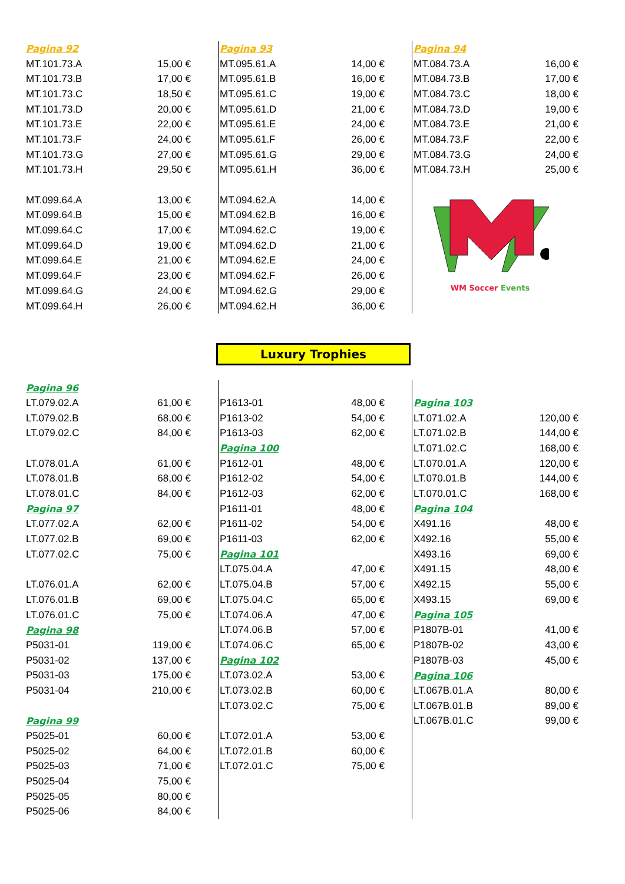| Pagina 92 | |
| MT.101.73.A | 15,00 € |
| MT.101.73.B | 17,00 € |
| MT.101.73.C | 18,50 € |
| MT.101.73.D | 20,00 € |
| MT.101.73.E | 22,00 € |
| MT.101.73.F | 24,00 € |
| MT.101.73.G | 27,00 € |
| MT.101.73.H | 29,50 € |
| MT.099.64.A | 13,00 € |
| MT.099.64.B | 15,00 € |
| MT.099.64.C | 17,00 € |
| MT.099.64.D | 19,00 € |
| MT.099.64.E | 21,00 € |
| MT.099.64.F | 23,00 € |
| MT.099.64.G | 24,00 € |
| MT.099.64.H | 26,00 € |
| Pagina 93 | |
| MT.095.61.A | 14,00 € |
| MT.095.61.B | 16,00 € |
| MT.095.61.C | 19,00 € |
| MT.095.61.D | 21,00 € |
| MT.095.61.E | 24,00 € |
| MT.095.61.F | 26,00 € |
| MT.095.61.G | 29,00 € |
| MT.095.61.H | 36,00 € |
| MT.094.62.A | 14,00 € |
| MT.094.62.B | 16,00 € |
| MT.094.62.C | 19,00 € |
| MT.094.62.D | 21,00 € |
| MT.094.62.E | 24,00 € |
| MT.094.62.F | 26,00 € |
| MT.094.62.G | 29,00 € |
| MT.094.62.H | 36,00 € |
| Pagina 94 | |
| MT.084.73.A | 16,00 € |
| MT.084.73.B | 17,00 € |
| MT.084.73.C | 18,00 € |
| MT.084.73.D | 19,00 € |
| MT.084.73.E | 21,00 € |
| MT.084.73.F | 22,00 € |
| MT.084.73.G | 24,00 € |
| MT.084.73.H | 25,00 € |
WM Soccer Events
Luxury Trophies
| Pagina 96 | |
| LT.079.02.A | 61,00 € |
| LT.079.02.B | 68,00 € |
| LT.079.02.C | 84,00 € |
| LT.078.01.A | 61,00 € |
| LT.078.01.B | 68,00 € |
| LT.078.01.C | 84,00 € |
| Pagina 97 | |
| LT.077.02.A | 62,00 € |
| LT.077.02.B | 69,00 € |
| LT.077.02.C | 75,00 € |
| LT.076.01.A | 62,00 € |
| LT.076.01.B | 69,00 € |
| LT.076.01.C | 75,00 € |
| Pagina 98 | |
| P5031-01 | 119,00 € |
| P5031-02 | 137,00 € |
| P5031-03 | 175,00 € |
| P5031-04 | 210,00 € |
| Pagina 99 | |
| P5025-01 | 60,00 € |
| P5025-02 | 64,00 € |
| P5025-03 | 71,00 € |
| P5025-04 | 75,00 € |
| P5025-05 | 80,00 € |
| P5025-06 | 84,00 € |
| P1613-01 | 48,00 € |
| P1613-02 | 54,00 € |
| P1613-03 | 62,00 € |
| Pagina 100 | |
| P1612-01 | 48,00 € |
| P1612-02 | 54,00 € |
| P1612-03 | 62,00 € |
| P1611-01 | 48,00 € |
| P1611-02 | 54,00 € |
| P1611-03 | 62,00 € |
| Pagina 101 | |
| LT.075.04.A | 47,00 € |
| LT.075.04.B | 57,00 € |
| LT.075.04.C | 65,00 € |
| LT.074.06.A | 47,00 € |
| LT.074.06.B | 57,00 € |
| LT.074.06.C | 65,00 € |
| Pagina 102 | |
| LT.073.02.A | 53,00 € |
| LT.073.02.B | 60,00 € |
| LT.073.02.C | 75,00 € |
| LT.072.01.A | 53,00 € |
| LT.072.01.B | 60,00 € |
| LT.072.01.C | 75,00 € |
| Pagina 103 | |
| LT.071.02.A | 120,00 € |
| LT.071.02.B | 144,00 € |
| LT.071.02.C | 168,00 € |
| LT.070.01.A | 120,00 € |
| LT.070.01.B | 144,00 € |
| LT.070.01.C | 168,00 € |
| Pagina 104 | |
| X491.16 | 48,00 € |
| X492.16 | 55,00 € |
| X493.16 | 69,00 € |
| X491.15 | 48,00 € |
| X492.15 | 55,00 € |
| X493.15 | 69,00 € |
| Pagina 105 | |
| P1807B-01 | 41,00 € |
| P1807B-02 | 43,00 € |
| P1807B-03 | 45,00 € |
| Pagina 106 | |
| LT.067B.01.A | 80,00 € |
| LT.067B.01.B | 89,00 € |
| LT.067B.01.C | 99,00 € |